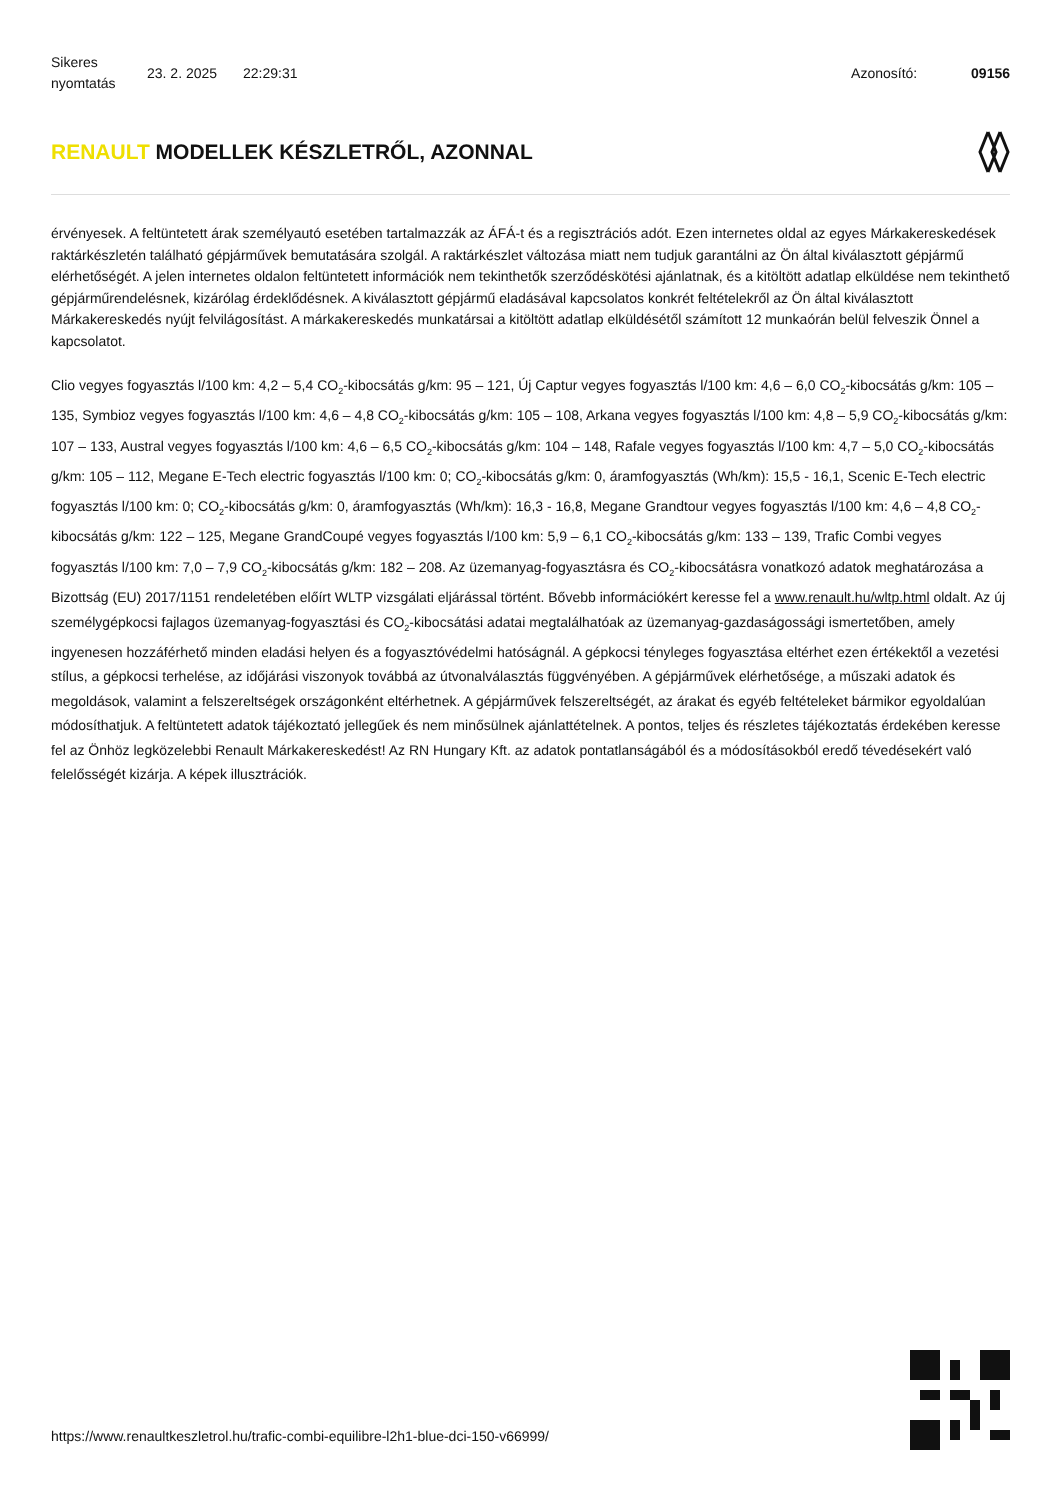Sikeres nyomtatás
23. 2. 2025 22:29:31 Azonosító: 09156
RENAULT MODELLEK KÉSZLETRŐL, AZONNAL
érvényesek. A feltüntetett árak személyautó esetében tartalmazzák az ÁFÁ-t és a regisztrációs adót. Ezen internetes oldal az egyes Márkakereskedések raktárkészletén található gépjárművek bemutatására szolgál. A raktárkészlet változása miatt nem tudjuk garantálni az Ön által kiválasztott gépjármű elérhetőségét. A jelen internetes oldalon feltüntetett információk nem tekinthetők szerződéskötési ajánlatnak, és a kitöltött adatlap elküldése nem tekinthető gépjárműrendelésnek, kizárólag érdeklődésnek. A kiválasztott gépjármű eladásával kapcsolatos konkrét feltételekről az Ön által kiválasztott Márkakereskedés nyújt felvilágosítást. A márkakereskedés munkatársai a kitöltött adatlap elküldésétől számított 12 munkaórán belül felveszik Önnel a kapcsolatot.
Clio vegyes fogyasztás l/100 km: 4,2 – 5,4 CO<sub>2</sub>-kibocsátás g/km: 95 – 121, Új Captur vegyes fogyasztás l/100 km: 4,6 – 6,0 CO<sub>2</sub>-kibocsátás g/km: 105 – 135, Symbioz vegyes fogyasztás l/100 km: 4,6 – 4,8 CO<sub>2</sub>-kibocsátás g/km: 105 – 108, Arkana vegyes fogyasztás l/100 km: 4,8 – 5,9 CO<sub>2</sub>-kibocsátás g/km: 107 – 133, Austral vegyes fogyasztás l/100 km: 4,6 – 6,5 CO<sub>2</sub>-kibocsátás g/km: 104 – 148, Rafale vegyes fogyasztás l/100 km: 4,7 – 5,0 CO<sub>2</sub>-kibocsátás g/km: 105 – 112, Megane E-Tech electric fogyasztás l/100 km: 0; CO<sub>2</sub>-kibocsátás g/km: 0, áramfogyasztás (Wh/km): 15,5 - 16,1, Scenic E-Tech electric fogyasztás l/100 km: 0; CO<sub>2</sub>-kibocsátás g/km: 0, áramfogyasztás (Wh/km): 16,3 - 16,8, Megane Grandtour vegyes fogyasztás l/100 km: 4,6 – 4,8 CO<sub>2</sub>-kibocsátás g/km: 122 – 125, Megane GrandCoupé vegyes fogyasztás l/100 km: 5,9 – 6,1 CO<sub>2</sub>-kibocsátás g/km: 133 – 139, Trafic Combi vegyes fogyasztás l/100 km: 7,0 – 7,9 CO<sub>2</sub>-kibocsátás g/km: 182 – 208. Az üzemanyag-fogyasztásra és CO<sub>2</sub>-kibocsátásra vonatkozó adatok meghatározása a Bizottság (EU) 2017/1151 rendeletében előírt WLTP vizsgálati eljárással történt. Bővebb információkért keresse fel a www.renault.hu/wltp.html oldalt. Az új személygépkocsi fajlagos üzemanyag-fogyasztási és CO<sub>2</sub>-kibocsátási adatai megtalálhatóak az üzemanyag-gazdaságossági ismertetőben, amely ingyenesen hozzáférhető minden eladási helyen és a fogyasztóvédelmi hatóságnál. A gépkocsi tényleges fogyasztása eltérhet ezen értékektől a vezetési stílus, a gépkocsi terhelése, az időjárási viszonyok továbbá az útvonalválasztás függvényében. A gépjárművek elérhetősége, a műszaki adatok és megoldások, valamint a felszereltségek országonként eltérhetnek. A gépjárművek felszereltségét, az árakat és egyéb feltételeket bármikor egyoldalúan módosíthatjuk. A feltüntetett adatok tájékoztató jellegűek és nem minősülnek ajánlattételnek. A pontos, teljes és részletes tájékoztatás érdekében keresse fel az Önhöz legközelebbi Renault Márkakereskedést! Az RN Hungary Kft. az adatok pontatlanságából és a módosításokból eredő tévedésekért való felelősségét kizárja. A képek illusztrációk.
https://www.renaultkeszletrol.hu/trafic-combi-equilibre-l2h1-blue-dci-150-v66999/